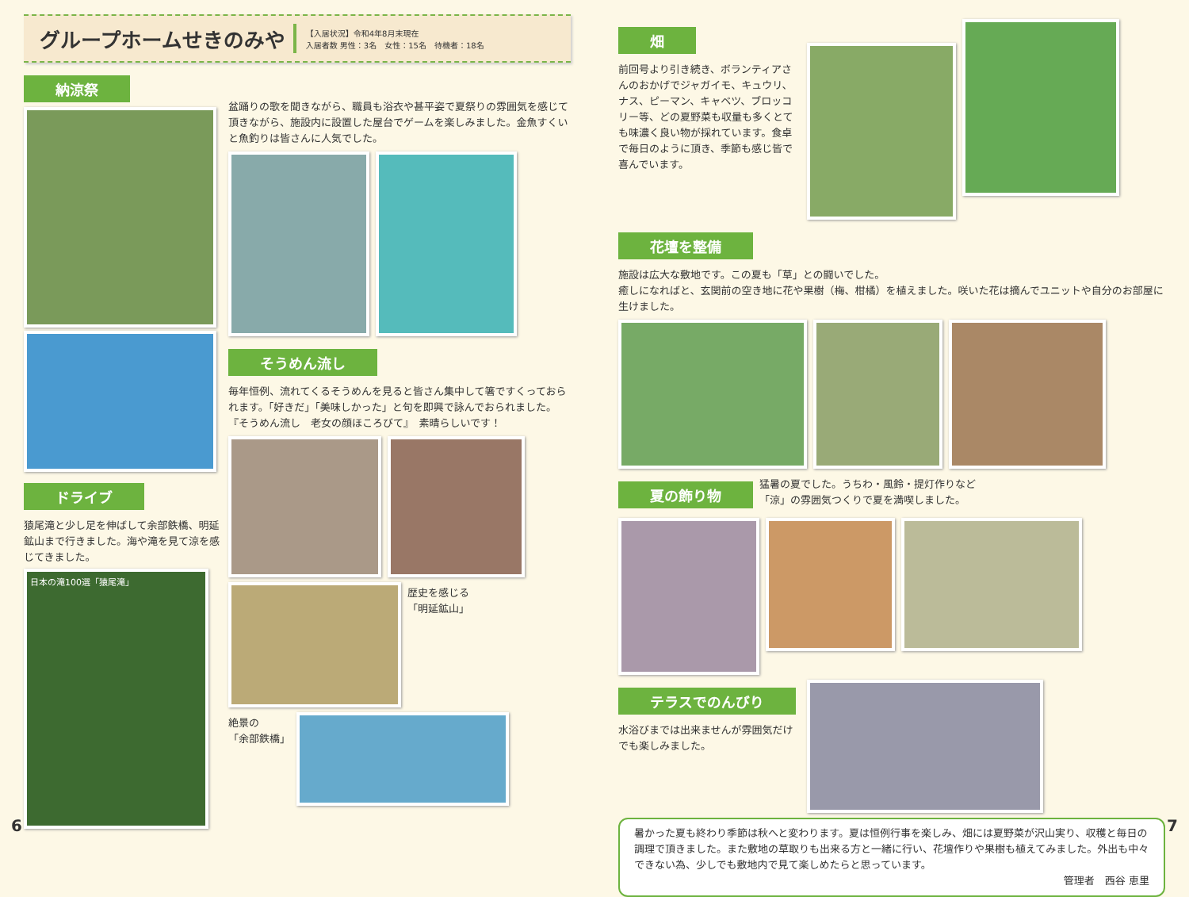グループホームせきのみや
【入居状況】令和4年8月末現在
入居者数 男性：3名　女性：15名　待機者：18名
納涼祭 ドライブ
猿尾滝と少し足を伸ばして余部鉄橋、明延鉱山まで行きました。海や滝を見て涼を感じてきました。
日本の滝100選「猿尾滝」
盆踊りの歌を聞きながら、職員も浴衣や甚平姿で夏祭りの雰囲気を感じて頂きながら、施設内に設置した屋台でゲームを楽しみました。金魚すくいと魚釣りは皆さんに人気でした。
そうめん流し
毎年恒例、流れてくるそうめんを見ると皆さん集中して箸ですくっておられます。「好きだ」「美味しかった」と句を即興で詠んでおられました。『そうめん流し　老女の顔ほころびて』　素晴らしいです！
歴史を感じる
「明延鉱山」
絶景の
「余部鉄橋」
6
畑
前回号より引き続き、ボランティアさんのおかげでジャガイモ、キュウリ、ナス、ピーマン、キャベツ、ブロッコリー等、どの夏野菜も収量も多くとても味濃く良い物が採れています。食卓で毎日のように頂き、季節も感じ皆で喜んでいます。
花壇を整備
施設は広大な敷地です。この夏も「草」との闘いでした。
癒しになればと、玄関前の空き地に花や果樹（梅、柑橘）を植えました。咲いた花は摘んでユニットや自分のお部屋に生けました。
夏の飾り物
猛暑の夏でした。うちわ・風鈴・提灯作りなど
「涼」の雰囲気つくりで夏を満喫しました。
テラスでのんびり
水浴びまでは出来ませんが雰囲気だけでも楽しみました。
暑かった夏も終わり季節は秋へと変わります。夏は恒例行事を楽しみ、畑には夏野菜が沢山実り、収穫と毎日の調理で頂きました。また敷地の草取りも出来る方と一緒に行い、花壇作りや果樹も植えてみました。外出も中々できない為、少しでも敷地内で見て楽しめたらと思っています。
管理者　西谷 恵里
7